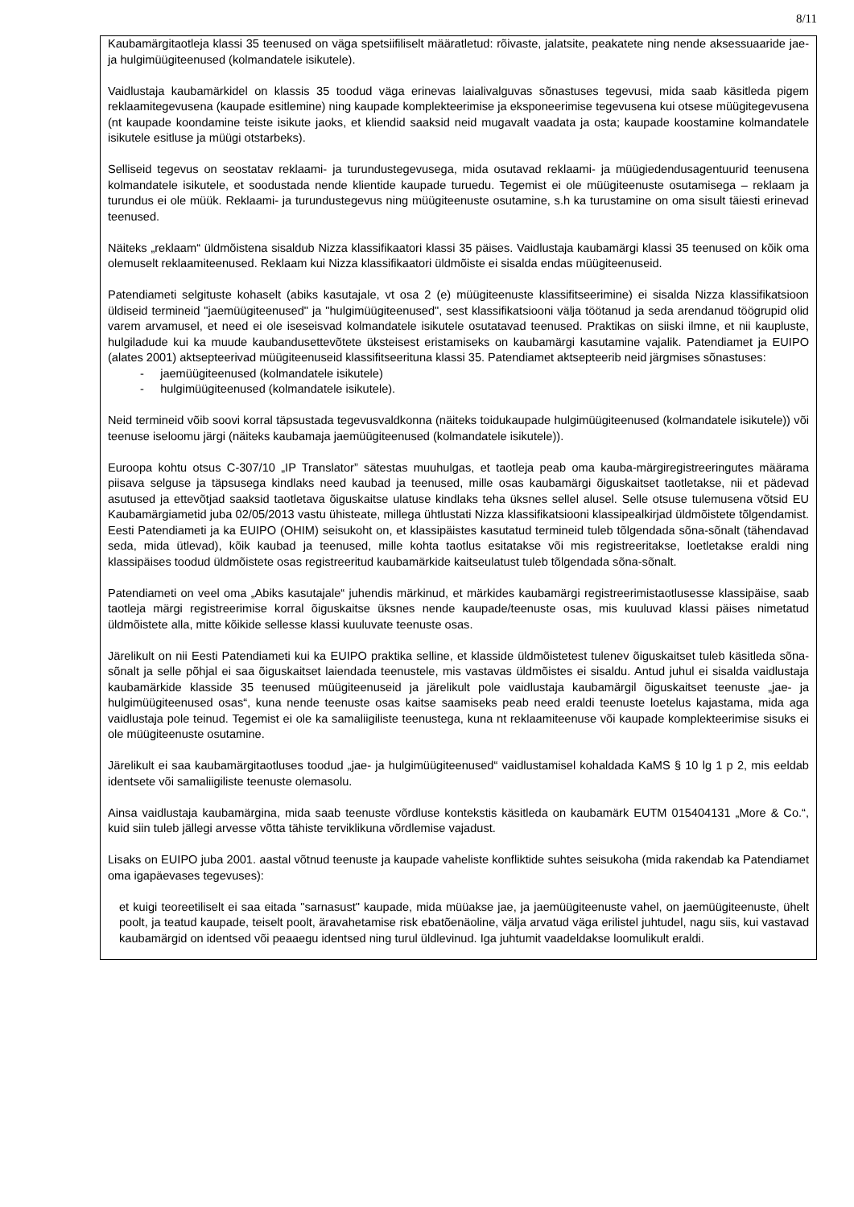8/11
Kaubamärgitaotleja klassi 35 teenused on väga spetsiifiliselt määratletud: rõivaste, jalatsite, peakatete ning nende aksessuaaride jae- ja hulgimüügiteenused (kolmandatele isikutele).
Vaidlustaja kaubamärkidel on klassis 35 toodud väga erinevas laialivalguvas sõnastuses tegevusi, mida saab käsitleda pigem reklaamitegevusena (kaupade esitlemine) ning kaupade komplekteerimise ja eksponeerimise tegevusena kui otsese müügitegevusena (nt kaupade koondamine teiste isikute jaoks, et kliendid saaksid neid mugavalt vaadata ja osta; kaupade koostamine kolmandatele isikutele esitluse ja müügi otstarbeks).
Selliseid tegevus on seostatav reklaami- ja turundustegevusega, mida osutavad reklaami- ja müügiedendusagentuurid teenusena kolmandatele isikutele, et soodustada nende klientide kaupade turuedu. Tegemist ei ole müügiteenuste osutamisega – reklaam ja turundus ei ole müük. Reklaami- ja turundustegevus ning müügiteenuste osutamine, s.h ka turustamine on oma sisult täiesti erinevad teenused.
Näiteks „reklaam“ üldmõistena sisaldub Nizza klassifikaatori klassi 35 päises. Vaidlustaja kaubamärgi klassi 35 teenused on kõik oma olemuselt reklaamiteenused. Reklaam kui Nizza klassifikaatori üldmõiste ei sisalda endas müügiteenuseid.
Patendiameti selgituste kohaselt (abiks kasutajale, vt osa 2 (e) müügiteenuste klassifitseerimine) ei sisalda Nizza klassifikatsioon üldiseid termineid "jaemüügiteenused" ja "hulgimüügiteenused", sest klassifikatsiooni välja töötanud ja seda arendanud töögrupid olid varem arvamusel, et need ei ole iseseisvad kolmandatele isikutele osutatavad teenused. Praktikas on siiski ilmne, et nii kaupluste, hulgiladude kui ka muude kaubandusettevõtete üksteisest eristamiseks on kaubamärgi kasutamine vajalik. Patendiamet ja EUIPO (alates 2001) aktsepteerivad müügiteenuseid klassifitseerituna klassi 35. Patendiamet aktsepteerib neid järgmises sõnastuses:
- jaemüügiteenused (kolmandatele isikutele)
- hulgimüügiteenused (kolmandatele isikutele).
Neid termineid võib soovi korral täpsustada tegevusvaldkonna (näiteks toidukaupade hulgimüügiteenused (kolmandatele isikutele)) või teenuse iseloomu järgi (näiteks kaubamaja jaemüügiteenused (kolmandatele isikutele)).
Euroopa kohtu otsus C-307/10 „IP Translator” sätestas muuhulgas, et taotleja peab oma kauba-märgiregistreeringutes määrama piisava selguse ja täpsusega kindlaks need kaubad ja teenused, mille osas kaubamärgi õiguskaitset taotletakse, nii et pädevad asutused ja ettevõtjad saaksid taotletava õiguskaitse ulatuse kindlaks teha üksnes sellel alusel. Selle otsuse tulemusena võtsid EU Kaubamärgiametid juba 02/05/2013 vastu ühisteate, millega ühtlustati Nizza klassifikatsiooni klassipealkirjad üldmõistete tõlgendamist. Eesti Patendiameti ja ka EUIPO (OHIM) seisukoht on, et klassipäistes kasutatud termineid tuleb tõlgendada sõna-sõnalt (tähendavad seda, mida ütlevad), kõik kaubad ja teenused, mille kohta taotlus esitatakse või mis registreeritakse, loetletakse eraldi ning klassipäises toodud üldmõistete osas registreeritud kaubamärkide kaitseulatust tuleb tõlgendada sõna-sõnalt.
Patendiameti on veel oma „Abiks kasutajale“ juhendis märkinud, et märkides kaubamärgi registreerimistaotlusesse klassipäise, saab taotleja märgi registreerimise korral õiguskaitse üksnes nende kaupade/teenuste osas, mis kuuluvad klassi päises nimetatud üldmõistete alla, mitte kõikide sellesse klassi kuuluvate teenuste osas.
Järelikult on nii Eesti Patendiameti kui ka EUIPO praktika selline, et klasside üldmõistetest tulenev õiguskaitset tuleb käsitleda sõna-sõnalt ja selle põhjal ei saa õiguskaitset laiendada teenustele, mis vastavas üldmõistes ei sisaldu. Antud juhul ei sisalda vaidlustaja kaubamärkide klasside 35 teenused müügiteenuseid ja järelikult pole vaidlustaja kaubamärgil õiguskaitset teenuste „jae- ja hulgimüügiteenused osas“, kuna nende teenuste osas kaitse saamiseks peab need eraldi teenuste loetelus kajastama, mida aga vaidlustaja pole teinud. Tegemist ei ole ka samaliigiliste teenustega, kuna nt reklaamiteenuse või kaupade komplekteerimise sisuks ei ole müügiteenuste osutamine.
Järelikult ei saa kaubamärgitaotluses toodud „jae- ja hulgimüügiteenused“ vaidlustamisel kohaldada KaMS § 10 lg 1 p 2, mis eeldab identsete või samaliigiliste teenuste olemasolu.
Ainsa vaidlustaja kaubamärgina, mida saab teenuste võrdluse kontekstis käsitleda on kaubamärk EUTM 015404131 „More & Co.“, kuid siin tuleb jällegi arvesse võtta tähiste terviklikuna võrdlemise vajadust.
Lisaks on EUIPO juba 2001. aastal võtnud teenuste ja kaupade vaheliste konfliktide suhtes seisukoha (mida rakendab ka Patendiamet oma igapäevases tegevuses):
et kuigi teoreetiliselt ei saa eitada "sarnasust" kaupade, mida müüakse jae, ja jaemüügiteenuste vahel, on jaemüügiteenuste, ühelt poolt, ja teatud kaupade, teiselt poolt, äravahetamise risk ebatõenäoline, välja arvatud väga erilistel juhtudel, nagu siis, kui vastavad kaubamärgid on identsed või peaaegu identsed ning turul üldlevinud. Iga juhtumit vaadeldakse loomulikult eraldi.